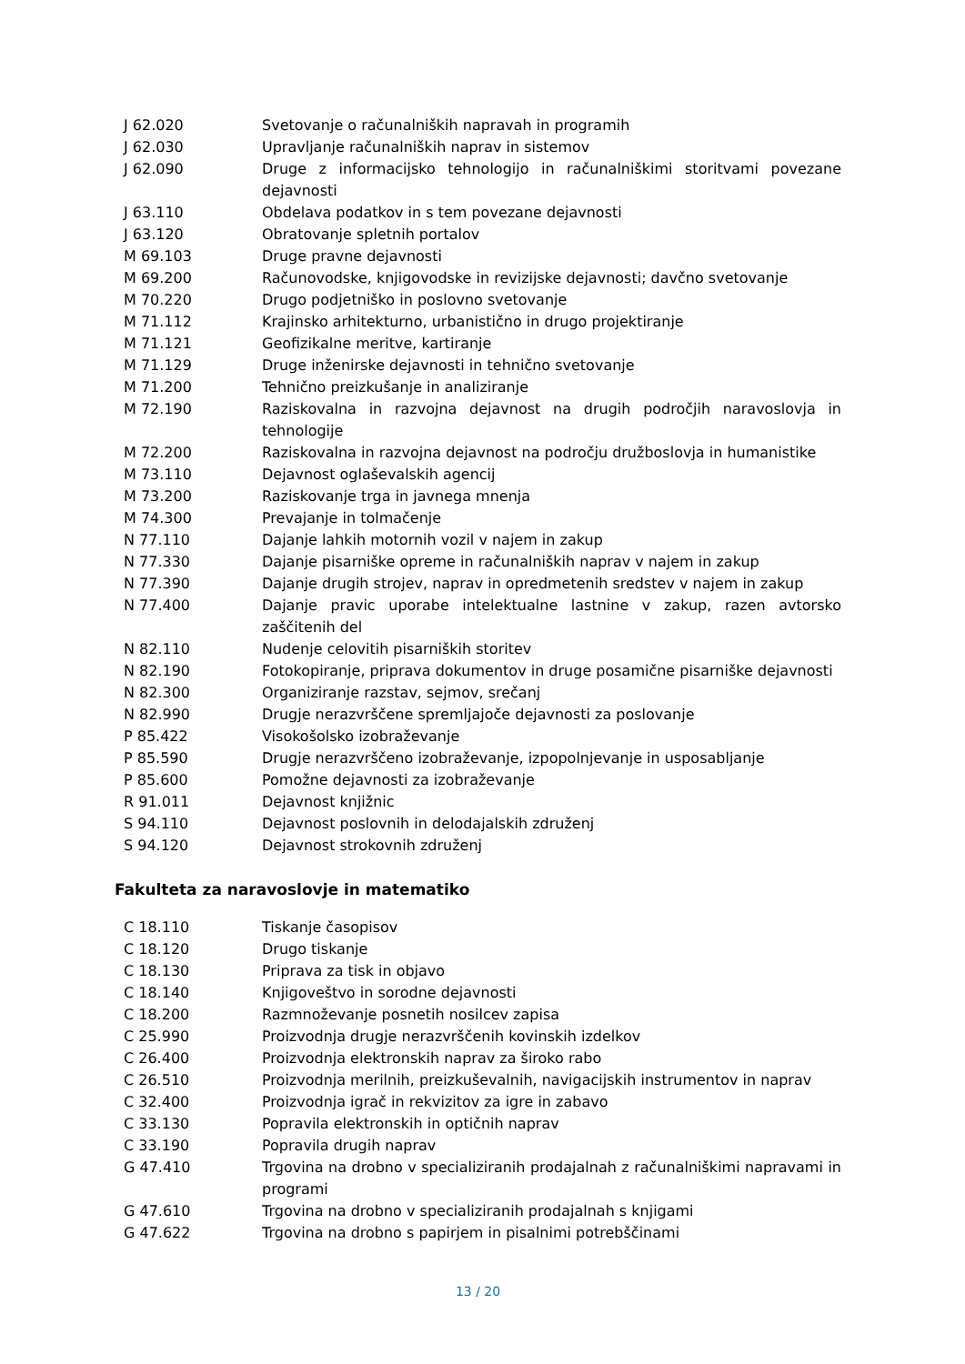| J 62.020 | Svetovanje o računalniških napravah in programih |
| J 62.030 | Upravljanje računalniških naprav in sistemov |
| J 62.090 | Druge z informacijsko tehnologijo in računalniškimi storitvami povezane dejavnosti |
| J 63.110 | Obdelava podatkov in s tem povezane dejavnosti |
| J 63.120 | Obratovanje spletnih portalov |
| M 69.103 | Druge pravne dejavnosti |
| M 69.200 | Računovodske, knjigovodske in revizijske dejavnosti; davčno svetovanje |
| M 70.220 | Drugo podjetniško in poslovno svetovanje |
| M 71.112 | Krajinsko arhitekturno, urbanistično in drugo projektiranje |
| M 71.121 | Geofizikalne meritve, kartiranje |
| M 71.129 | Druge inženirske dejavnosti in tehnično svetovanje |
| M 71.200 | Tehnično preizkušanje in analiziranje |
| M 72.190 | Raziskovalna in razvojna dejavnost na drugih področjih naravoslovja in tehnologije |
| M 72.200 | Raziskovalna in razvojna dejavnost na področju družboslovja in humanistike |
| M 73.110 | Dejavnost oglaševalskih agencij |
| M 73.200 | Raziskovanje trga in javnega mnenja |
| M 74.300 | Prevajanje in tolmačenje |
| N 77.110 | Dajanje lahkih motornih vozil v najem in zakup |
| N 77.330 | Dajanje pisarniške opreme in računalniških naprav v najem in zakup |
| N 77.390 | Dajanje drugih strojev, naprav in opredmetenih sredstev v najem in zakup |
| N 77.400 | Dajanje pravic uporabe intelektualne lastnine v zakup, razen avtorsko zaščitenih del |
| N 82.110 | Nudenje celovitih pisarniških storitev |
| N 82.190 | Fotokopiranje, priprava dokumentov in druge posamične pisarniške dejavnosti |
| N 82.300 | Organiziranje razstav, sejmov, srečanj |
| N 82.990 | Drugje nerazvrščene spremljajoče dejavnosti za poslovanje |
| P 85.422 | Visokošolsko izobraževanje |
| P 85.590 | Drugje nerazvrščeno izobraževanje, izpopolnjevanje in usposabljanje |
| P 85.600 | Pomožne dejavnosti za izobraževanje |
| R 91.011 | Dejavnost knjižnic |
| S 94.110 | Dejavnost poslovnih in delodajalskih združenj |
| S 94.120 | Dejavnost strokovnih združenj |
Fakulteta za naravoslovje in matematiko
| C 18.110 | Tiskanje časopisov |
| C 18.120 | Drugo tiskanje |
| C 18.130 | Priprava za tisk in objavo |
| C 18.140 | Knjigoveštvo in sorodne dejavnosti |
| C 18.200 | Razmnoževanje posnetih nosilcev zapisa |
| C 25.990 | Proizvodnja drugje nerazvrščenih kovinskih izdelkov |
| C 26.400 | Proizvodnja elektronskih naprav za široko rabo |
| C 26.510 | Proizvodnja merilnih, preizkuševalnih, navigacijskih instrumentov in naprav |
| C 32.400 | Proizvodnja igrač in rekvizitov za igre in zabavo |
| C 33.130 | Popravila elektronskih in optičnih naprav |
| C 33.190 | Popravila drugih naprav |
| G 47.410 | Trgovina na drobno v specializiranih prodajalnah z računalniškimi napravami in programi |
| G 47.610 | Trgovina na drobno v specializiranih prodajalnah s knjigami |
| G 47.622 | Trgovina na drobno s papirjem in pisalnimi potrebščinami |
13 / 20